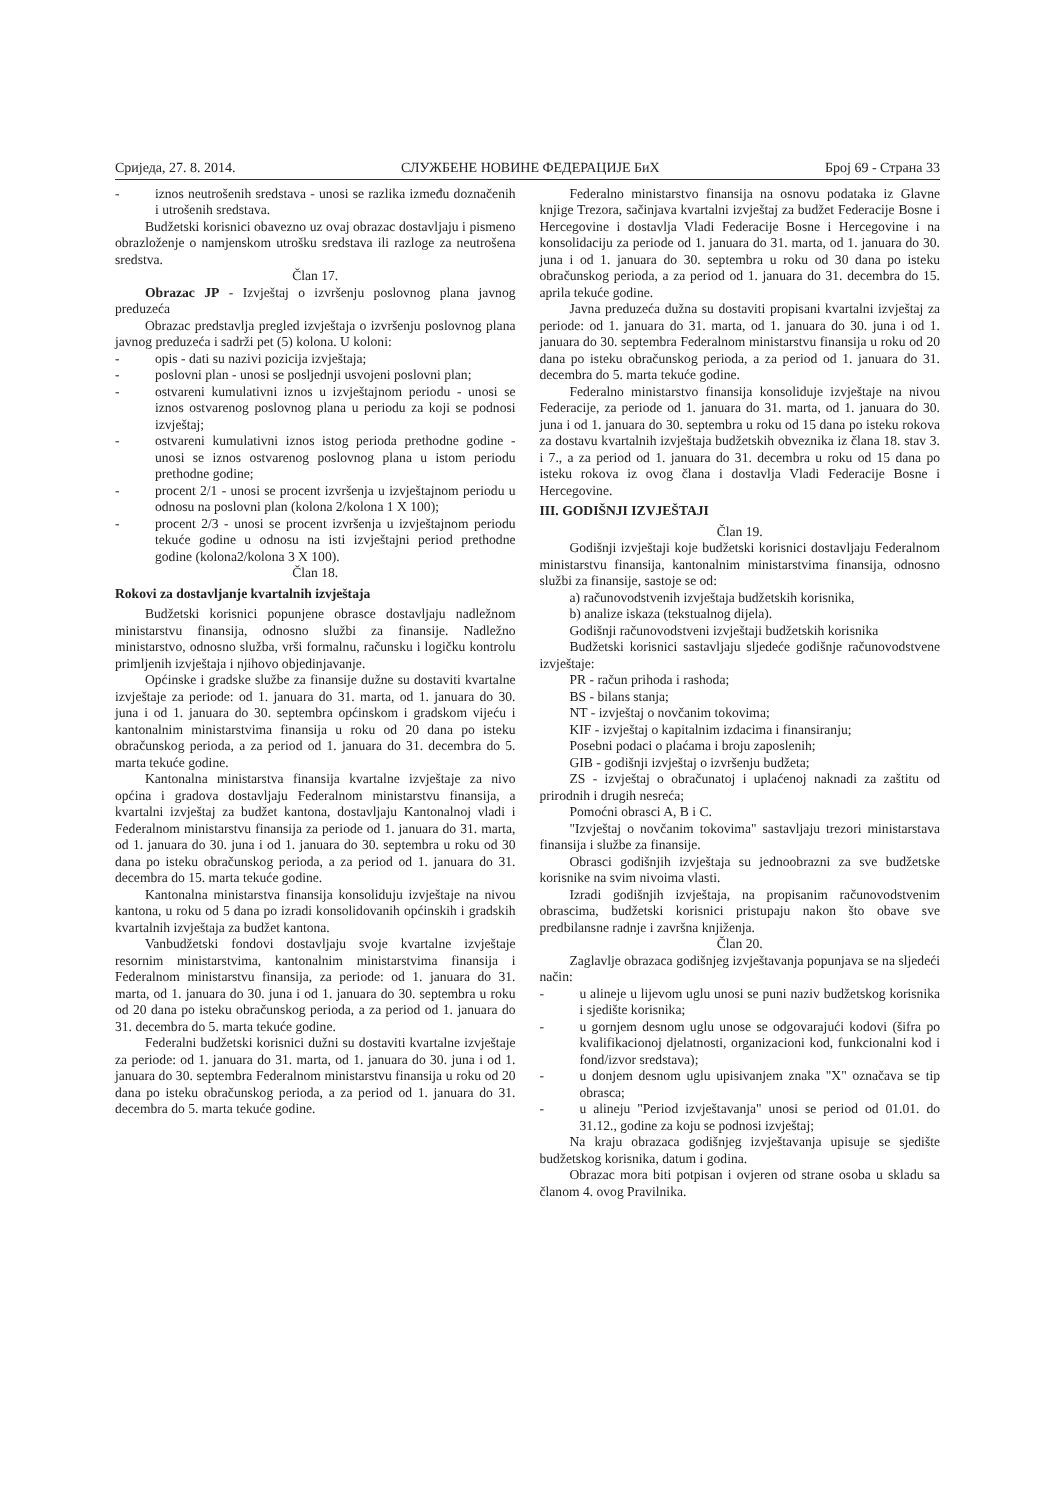Сриједа, 27. 8. 2014. СЛУЖБЕНЕ НОВИНЕ ФЕДЕРАЦИЈЕ БиХ Број 69 - Страна 33
- iznos neutrošenih sredstava - unosi se razlika između doznačenih i utrošenih sredstava.
Budžetski korisnici obavezno uz ovaj obrazac dostavljaju i pismeno obrazloženje o namjenskom utrošku sredstava ili razloge za neutrošena sredstva.
Član 17.
Obrazac JP - Izvještaj o izvršenju poslovnog plana javnog preduzeća
Obrazac predstavlja pregled izvještaja o izvršenju poslovnog plana javnog preduzeća i sadrži pet (5) kolona. U koloni:
- opis - dati su nazivi pozicija izvještaja;
- poslovni plan - unosi se posljednji usvojeni poslovni plan;
- ostvareni kumulativni iznos u izvještajnom periodu - unosi se iznos ostvarenog poslovnog plana u periodu za koji se podnosi izvještaj;
- ostvareni kumulativni iznos istog perioda prethodne godine - unosi se iznos ostvarenog poslovnog plana u istom periodu prethodne godine;
- procent 2/1 - unosi se procent izvršenja u izvještajnom periodu u odnosu na poslovni plan (kolona 2/kolona 1 X 100);
- procent 2/3 - unosi se procent izvršenja u izvještajnom periodu tekuće godine u odnosu na isti izvještajni period prethodne godine (kolona2/kolona 3 X 100).
Član 18.
Rokovi za dostavljanje kvartalnih izvještaja
Budžetski korisnici popunjene obrasce dostavljaju nadležnom ministarstvu finansija, odnosno službi za finansije. Nadležno ministarstvo, odnosno služba, vrši formalnu, računsku i logičku kontrolu primljenih izvještaja i njihovo objedinjavanje.
Općinske i gradske službe za finansije dužne su dostaviti kvartalne izvještaje za periode: od 1. januara do 31. marta, od 1. januara do 30. juna i od 1. januara do 30. septembra općinskom i gradskom vijeću i kantonalnim ministarstvima finansija u roku od 20 dana po isteku obračunskog perioda, a za period od 1. januara do 31. decembra do 5. marta tekuće godine.
Kantonalna ministarstva finansija kvartalne izvještaje za nivo općina i gradova dostavljaju Federalnom ministarstvu finansija, a kvartalni izvještaj za budžet kantona, dostavljaju Kantonalnoj vladi i Federalnom ministarstvu finansija za periode od 1. januara do 31. marta, od 1. januara do 30. juna i od 1. januara do 30. septembra u roku od 30 dana po isteku obračunskog perioda, a za period od 1. januara do 31. decembra do 15. marta tekuće godine.
Kantonalna ministarstva finansija konsoliduju izvještaje na nivou kantona, u roku od 5 dana po izradi konsolidovanih općinskih i gradskih kvartalnih izvještaja za budžet kantona.
Vanbudžetski fondovi dostavljaju svoje kvartalne izvještaje resornim ministarstvima, kantonalnim ministarstvima finansija i Federalnom ministarstvu finansija, za periode: od 1. januara do 31. marta, od 1. januara do 30. juna i od 1. januara do 30. septembra u roku od 20 dana po isteku obračunskog perioda, a za period od 1. januara do 31. decembra do 5. marta tekuće godine.
Federalni budžetski korisnici dužni su dostaviti kvartalne izvještaje za periode: od 1. januara do 31. marta, od 1. januara do 30. juna i od 1. januara do 30. septembra Federalnom ministarstvu finansija u roku od 20 dana po isteku obračunskog perioda, a za period od 1. januara do 31. decembra do 5. marta tekuće godine.
Federalno ministarstvo finansija na osnovu podataka iz Glavne knjige Trezora, sačinjava kvartalni izvještaj za budžet Federacije Bosne i Hercegovine i dostavlja Vladi Federacije Bosne i Hercegovine i na konsolidaciju za periode od 1. januara do 31. marta, od 1. januara do 30. juna i od 1. januara do 30. septembra u roku od 30 dana po isteku obračunskog perioda, a za period od 1. januara do 31. decembra do 15. aprila tekuće godine.
Javna preduzeća dužna su dostaviti propisani kvartalni izvještaj za periode: od 1. januara do 31. marta, od 1. januara do 30. juna i od 1. januara do 30. septembra Federalnom ministarstvu finansija u roku od 20 dana po isteku obračunskog perioda, a za period od 1. januara do 31. decembra do 5. marta tekuće godine.
Federalno ministarstvo finansija konsoliduje izvještaje na nivou Federacije, za periode od 1. januara do 31. marta, od 1. januara do 30. juna i od 1. januara do 30. septembra u roku od 15 dana po isteku rokova za dostavu kvartalnih izvještaja budžetskih obveznika iz člana 18. stav 3. i 7., a za period od 1. januara do 31. decembra u roku od 15 dana po isteku rokova iz ovog člana i dostavlja Vladi Federacije Bosne i Hercegovine.
III. GODIŠNJI IZVJEŠTAJI
Član 19.
Godišnji izvještaji koje budžetski korisnici dostavljaju Federalnom ministarstvu finansija, kantonalnim ministarstvima finansija, odnosno službi za finansije, sastoje se od:
a) računovodstvenih izvještaja budžetskih korisnika,
b) analize iskaza (tekstualnog dijela).
Godišnji računovodstveni izvještaji budžetskih korisnika
Budžetski korisnici sastavljaju sljedeće godišnje računovodstvene izvještaje:
PR - račun prihoda i rashoda;
BS - bilans stanja;
NT - izvještaj o novčanim tokovima;
KIF - izvještaj o kapitalnim izdacima i finansiranju;
Posebni podaci o plaćama i broju zaposlenih;
GIB - godišnji izvještaj o izvršenju budžeta;
ZS - izvještaj o obračunatoj i uplaćenoj naknadi za zaštitu od prirodnih i drugih nesreća;
Pomoćni obrasci A, B i C.
"Izvještaj o novčanim tokovima" sastavljaju trezori ministarstava finansija i službe za finansije.
Obrasci godišnjih izvještaja su jednoobrazni za sve budžetske korisnike na svim nivoima vlasti.
Izradi godišnjih izvještaja, na propisanim računovodstvenim obrascima, budžetski korisnici pristupaju nakon što obave sve predbilansne radnje i završna knjiženja.
Član 20.
Zaglavlje obrazaca godišnjeg izvještavanja popunjava se na sljedeći način:
- u alineje u lijevom uglu unosi se puni naziv budžetskog korisnika i sjedište korisnika;
- u gornjem desnom uglu unose se odgovarajući kodovi (šifra po kvalifikacionoj djelatnosti, organizacioni kod, funkcionalni kod i fond/izvor sredstava);
- u donjem desnom uglu upisivanjem znaka "X" označava se tip obrasca;
- u alineju "Period izvještavanja" unosi se period od 01.01. do 31.12., godine za koju se podnosi izvještaj;
Na kraju obrazaca godišnjeg izvještavanja upisuje se sjedište budžetskog korisnika, datum i godina.
Obrazac mora biti potpisan i ovjeren od strane osoba u skladu sa članom 4. ovog Pravilnika.